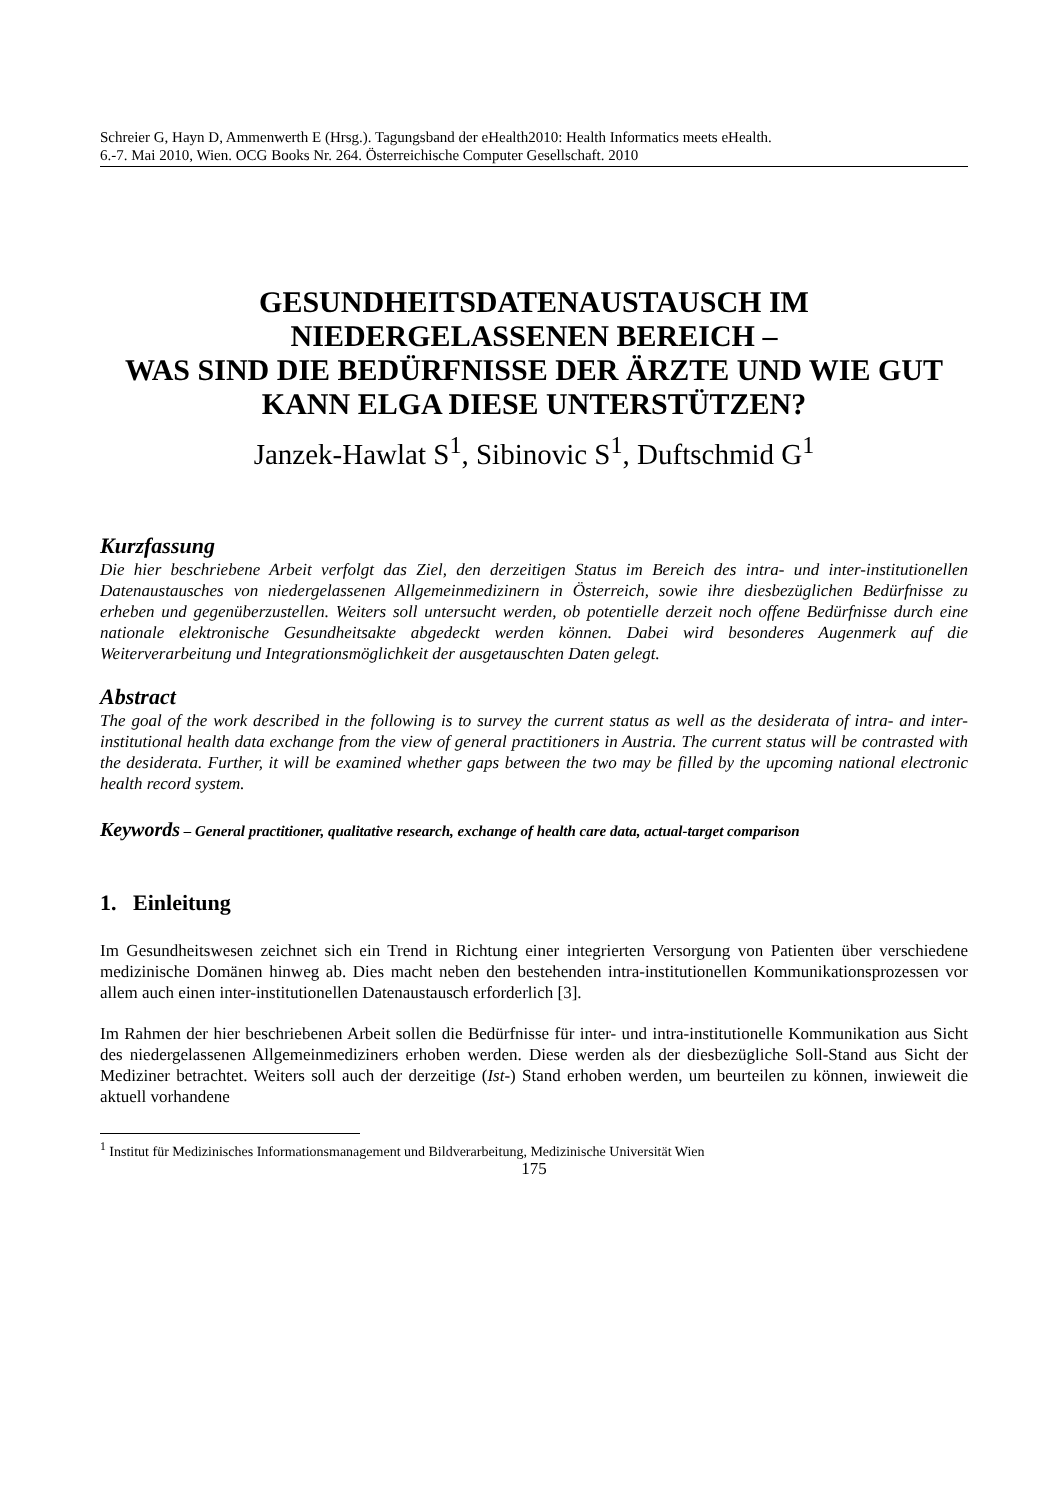Schreier G, Hayn D, Ammenwerth E (Hrsg.). Tagungsband der eHealth2010: Health Informatics meets eHealth.
6.-7. Mai 2010, Wien. OCG Books Nr. 264. Österreichische Computer Gesellschaft. 2010
GESUNDHEITSDATENAUSTAUSCH IM NIEDERGELASSENEN BEREICH –
WAS SIND DIE BEDÜRFNISSE DER ÄRZTE UND WIE GUT KANN ELGA DIESE UNTERSTÜTZEN?
Janzek-Hawlat S<sup>1</sup>, Sibinovic S<sup>1</sup>, Duftschmid G<sup>1</sup>
Kurzfassung
Die hier beschriebene Arbeit verfolgt das Ziel, den derzeitigen Status im Bereich des intra- und inter-institutionellen Datenaustausches von niedergelassenen Allgemeinmedizinern in Österreich, sowie ihre diesbezüglichen Bedürfnisse zu erheben und gegenüberzustellen. Weiters soll untersucht werden, ob potentielle derzeit noch offene Bedürfnisse durch eine nationale elektronische Gesundheitsakte abgedeckt werden können. Dabei wird besonderes Augenmerk auf die Weiterverarbeitung und Integrationsmöglichkeit der ausgetauschten Daten gelegt.
Abstract
The goal of the work described in the following is to survey the current status as well as the desiderata of intra- and inter-institutional health data exchange from the view of general practitioners in Austria. The current status will be contrasted with the desiderata. Further, it will be examined whether gaps between the two may be filled by the upcoming national electronic health record system.
Keywords – General practitioner, qualitative research, exchange of health care data, actual-target comparison
1. Einleitung
Im Gesundheitswesen zeichnet sich ein Trend in Richtung einer integrierten Versorgung von Patienten über verschiedene medizinische Domänen hinweg ab. Dies macht neben den bestehenden intra-institutionellen Kommunikationsprozessen vor allem auch einen inter-institutionellen Datenaustausch erforderlich [3].
Im Rahmen der hier beschriebenen Arbeit sollen die Bedürfnisse für inter- und intra-institutionelle Kommunikation aus Sicht des niedergelassenen Allgemeinmediziners erhoben werden. Diese werden als der diesbezügliche Soll-Stand aus Sicht der Mediziner betrachtet. Weiters soll auch der derzeitige (Ist-) Stand erhoben werden, um beurteilen zu können, inwieweit die aktuell vorhandene
<sup>1</sup> Institut für Medizinisches Informationsmanagement und Bildverarbeitung, Medizinische Universität Wien
175